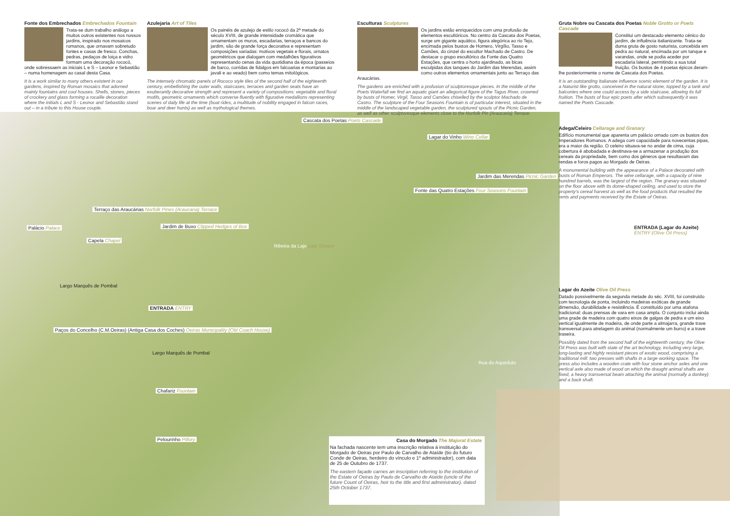Fonte dos Embrechados Embrechados Fountain
Trata-se dum trabalho análogo a muitos outros existentes nos nossos jardins, inspirado nos mosaicos romanos, que ornavam sobretudo fontes e casas de fresco. Conchas, pedras, pedaços de loiça e vidro formam uma decoração rococó, onde sobressaem as iniciais L e S – Leonor e Sebastião – numa homenagem ao casal desta Casa.
It is a work similar to many others existent in our gardens, inspired by Roman mosaics that adorned mainly fountains and cool houses. Shells, stones, pieces of crockery and glass forming a rocaille decoration where the initials L and S - Leonor and Sebastião stand out – in a tribute to this House couple.
Azulejaria Art of Tiles
Os painéis de azulejo de estilo rococó da 2ª metade do século XVIII, de grande intensidade cromática que ornamentam os muros, escadarias, terraços e bancos do jardim, são de grande força decorativa e representam composições variadas: motivos vegetais e florais, ornatos geométricos que dialogam com medalhões figurativos representando cenas da vida quotidiana da época (passeios de barco, corridas de fidalgos em falcoarias e montarias ao javali e ao veado) bem como temas mitológicos.
The intensely chromatic panels of Rococo style tiles of the second half of the eighteenth century, embellishing the outer walls, staircases, terraces and garden seats have an exuberantly decorative strength and represent a variety of compositions: vegetable and floral motifs, geometric ornaments which converse fluently with figurative medallions representing scenes of daily life at the time (boat rides, a multitude of nobility engaged in falcon races, boar and deer hunts) as well as mythological themes.
Esculturas Sculptures
Os jardins estão enriquecidos com uma profusão de elementos escultóricos. No centro da Cascata dos Poetas, surge um gigante aquático, figura alegórica ao rio Tejo, encimada pelos bustos de Homero, Virgílio, Tasso e Camões, do cinzel do escultor Machado de Castro. De destacar o grupo escultórico da Fonte das Quatro Estações, que centra o horto ajardinado, as bicas esculpidas dos tanques do Jardim das Merendas, assim como outros elementos ornamentais junto ao Terraço das Araucárias.
The gardens are enriched with a profusion of sculptoresque pieces. In the middle of the Poets Waterfall we find an aquatic giant an allegorical figure of the Tagus River, crowned by busts of Homer, Virgil, Tasso and Camões chiselled by the sculptor Machado de Castro. The sculpture of the Four Seasons Fountain is of particular interest, situated in the middle of the landscaped vegetable garden, the sculptured spouts of the Picnic Garden, as well as other sculptoresque elements close to the Norfolk Pin (Araucaria) Terrace.
Gruta Nobre ou Cascata dos Poetas Noble Grotto or Poets Cascade
Constitui um destacado elemento cénico do jardim, de influência italianizante. Trata-se duma gruta de gosto naturista, concebida em pedra ao natural, encimada por um tanque e varandas, onde se podia aceder por escadaria lateral, permitindo a sua total fruição. Os bustos de 4 poetas épicos deram-lhe posteriormente o nome de Cascata dos Poetas.
It is an outstanding Italianate influence scenic element of the garden. It is a Naturist like grotto, conceived in the natural stone, topped by a tank and balconies where one could access by a side staircase, allowing its full fruition. The busts of four epic poets after which subsequently it was named the Poets Cascade.
Adega/Celeiro Cellarage and Granary
Edifício monumental que aparenta um palácio ornado com os bustos dos Imperadores Romanos. A adega com capacidade para novecentas pipas, era a maior da região. O celeiro situava-se no andar de cima, cuja cobertura é abobadada e destinava-se a armazenar a produção dos cereais da propriedade, bem como dos géneros que resultavam das rendas e foros pagos ao Morgado de Oeiras.
A monumental building with the appearance of a Palace decorated with busts of Roman Emperors. The wine cellarage, with a capacity of nine hundred barrels, was the largest of the region. The granary was situated on the floor above with its dome-shaped ceiling, and used to store the property's cereal harvest as well as the food products that resulted the rents and payments received by the Estate of Oeiras.
ENTRADA (Lagar do Azeite)
ENTRY (Olive Oil Press)
Lagar do Azeite Olive Oil Press
Datado possivelmente da segunda metade do séc. XVIII, foi construído com tecnologia de ponta, incluindo madeiras exóticas de grande dimensão, durabilidade e resistência. É constituído por uma atafona tradicional: duas prensas de vara em casa ampla. O conjunto inclui ainda uma grade de madeira com quatro eixos de galgas de pedra e um eixo vertical igualmente de madeira, de onde parte a almajarra, grande trave transversal para atrelagem do animal (normalmente um burro) e a trave traseira.
Possibly dated from the second half of the eighteenth century, the Olive Oil Press was built with state of the art technology, including very large, long-lasting and highly resistant pieces of exotic wood, comprising a traditional mill: two presses with shafts in a large working space. The press also includes a wooden crate with four stone anchor axles and one vertical axle also made of wood on which the draught animal shafts are fixed, a heavy transversal beam attaching the animal (normally a donkey) and a back shaft.
Cascata dos Poetas Poets Cascade
Lagar do Vinho Wine Cellar
Jardim das Merendas Picnic Garden
Fonte das Quatro Estações Four Seasons Fountain
Terraço das Araucárias Norfolk Pines (Araucaria) Terrace
Palácio Palace
Jardim de Buxo Clipped Hedges of Box
Capela Chapel
Largo Marquês de Pombal
ENTRADA ENTRY
Paços do Concelho (C.M.Oeiras) (Antiga Casa dos Coches) Oeiras Municipality (Old Coach House)
Chafariz Fountain
Pelourinho Pillory
Ribeira da Laje Laje Stream
Rua do Aqueduto
Largo Marquês de Pombal
Casa do Morgado The Majorat Estate
Na fachada nascente tem uma inscrição relativa à instituição do Morgado de Oeiras por Paulo de Carvalho de Ataíde (tio do futuro Conde de Oeiras, herdeiro do vínculo e 1º administrador), com data de 25 de Outubro de 1737.
The eastern façade carries an inscription referring to the institution of the Estate of Oeiras by Paulo de Carvalho de Ataíde (uncle of the future Count of Oeiras, heir to the title and first administrator), dated 25th October 1737.